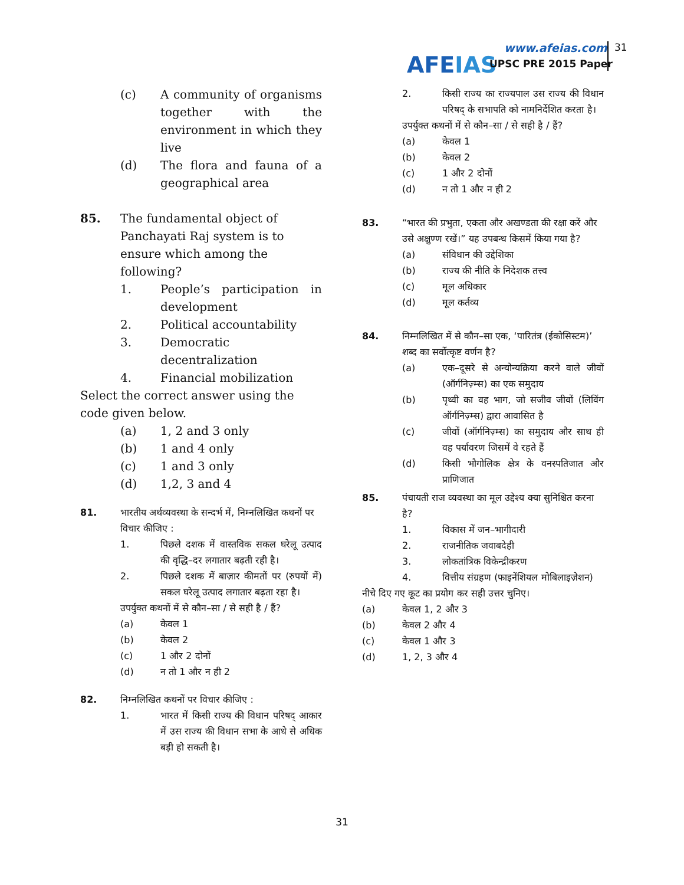AFEIAS
www.afeias.com
UPSC PRE 2015 Paper
31
(c) A community of organisms together with the environment in which they live
(d) The flora and fauna of a geographical area
85. The fundamental object of Panchayati Raj system is to ensure which among the following?
1. People’s participation in development
2. Political accountability
3. Democratic decentralization
4. Financial mobilization
Select the correct answer using the code given below.
(a) 1, 2 and 3 only
(b) 1 and 4 only
(c) 1 and 3 only
(d) 1,2, 3 and 4
81. भारतीय अर्थव्यवस्था के सन्दर्भ में, निम्नलिखित कथनों पर विचार कीजिए :
1. पिछले दशक में वास्तविक सकल घरेलू उत्पाद की वृद्धि–दर लगातार बढ़ती रही है।
2. पिछले दशक में बाज़ार कीमतों पर (रुपयों में) सकल घरेलू उत्पाद लगातार बढ़ता रहा है।
उपर्युक्त कथनों में से कौन–सा / से सही है / हैं?
(a) केवल 1
(b) केवल 2
(c) 1 और 2 दोनों
(d) न तो 1 और न ही 2
82. निम्नलिखित कथनों पर विचार कीजिए :
1. भारत में किसी राज्य की विधान परिषद् आकार में उस राज्य की विधान सभा के आधे से अधिक बड़ी हो सकती है।
2. किसी राज्य का राज्यपाल उस राज्य की विधान परिषद् के सभापति को नामनिर्देशित करता है।
उपर्युक्त कथनों में से कौन–सा / से सही है / हैं?
(a) केवल 1
(b) केवल 2
(c) 1 और 2 दोनों
(d) न तो 1 और न ही 2
83. “भारत की प्रभुता, एकता और अखण्डता की रक्षा करें और उसे अक्षुण्ण रखें।” यह उपबन्ध किसमें किया गया है?
(a) संविधान की उद्देशिका
(b) राज्य की नीति के निदेशक तत्त्व
(c) मूल अधिकार
(d) मूल कर्तव्य
84. निम्नलिखित में से कौन–सा एक, ‘पारितंत्र (ईकोसिस्टम)’ शब्द का सर्वोत्कृष्ट वर्णन है?
(a) एक–दूसरे से अन्योन्यक्रिया करने वाले जीवों (ऑर्गनिज़्म्स) का एक समुदाय
(b) पृथ्वी का वह भाग, जो सजीव जीवों (लिविंग ऑर्गनिज़्म्स) द्वारा आवासित है
(c) जीवों (ऑर्गनिज़्म्स) का समुदाय और साथ ही वह पर्यावरण जिसमें वे रहते हैं
(d) किसी भौगोलिक क्षेत्र के वनस्पतिजात और प्राणिजात
85. पंचायती राज व्यवस्था का मूल उद्देश्य क्या सुनिश्चित करना है?
1. विकास में जन–भागीदारी
2. राजनीतिक जवाबदेही
3. लोकतांत्रिक विकेन्द्रीकरण
4. वित्तीय संग्रहण (फाइनेंशियल मोबिलाइज़ेशन)
नीचे दिए गए कूट का प्रयोग कर सही उत्तर चुनिए।
(a) केवल 1, 2 और 3
(b) केवल 2 और 4
(c) केवल 1 और 3
(d) 1, 2, 3 और 4
31